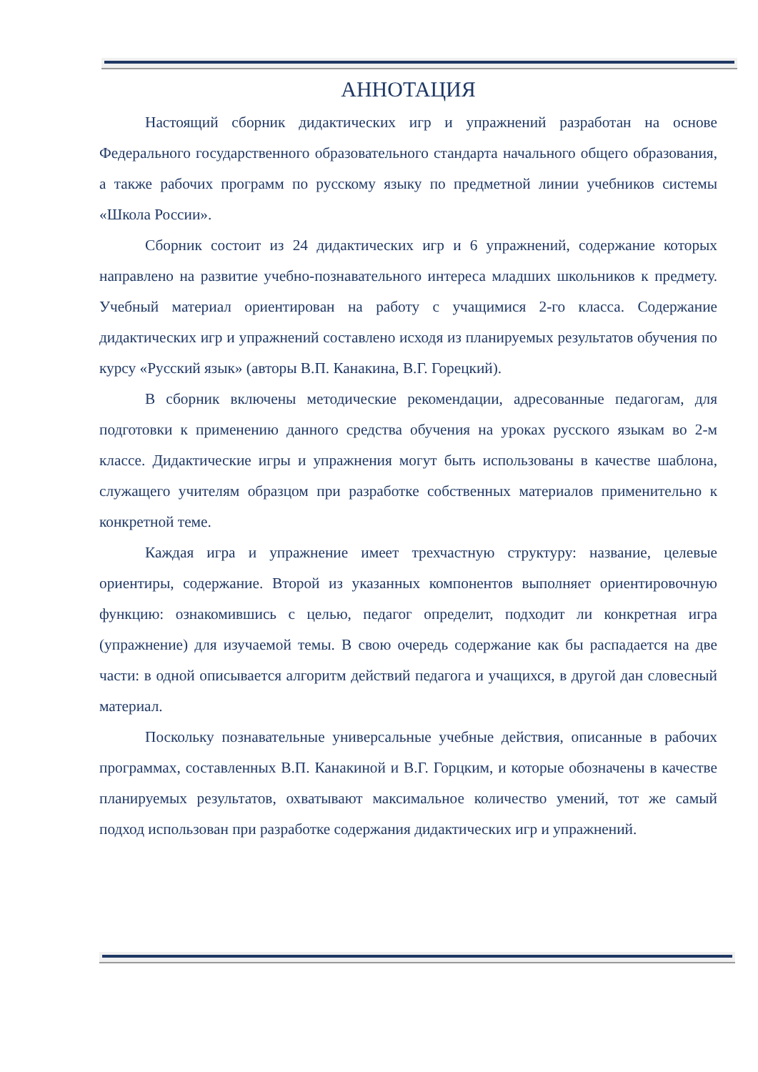АННОТАЦИЯ
Настоящий сборник дидактических игр и упражнений разработан на основе Федерального государственного образовательного стандарта начального общего образования, а также рабочих программ по русскому языку по предметной линии учебников системы «Школа России».
Сборник состоит из 24 дидактических игр и 6 упражнений, содержание которых направлено на развитие учебно-познавательного интереса младших школьников к предмету. Учебный материал ориентирован на работу с учащимися 2-го класса. Содержание дидактических игр и упражнений составлено исходя из планируемых результатов обучения по курсу «Русский язык» (авторы В.П. Канакина, В.Г. Горецкий).
В сборник включены методические рекомендации, адресованные педагогам, для подготовки к применению данного средства обучения на уроках русского языкам во 2-м классе. Дидактические игры и упражнения могут быть использованы в качестве шаблона, служащего учителям образцом при разработке собственных материалов применительно к конкретной теме.
Каждая игра и упражнение имеет трехчастную структуру: название, целевые ориентиры, содержание. Второй из указанных компонентов выполняет ориентировочную функцию: ознакомившись с целью, педагог определит, подходит ли конкретная игра (упражнение) для изучаемой темы. В свою очередь содержание как бы распадается на две части: в одной описывается алгоритм действий педагога и учащихся, в другой дан словесный материал.
Поскольку познавательные универсальные учебные действия, описанные в рабочих программах, составленных В.П. Канакиной и В.Г. Горцким, и которые обозначены в качестве планируемых результатов, охватывают максимальное количество умений, тот же самый подход использован при разработке содержания дидактических игр и упражнений.